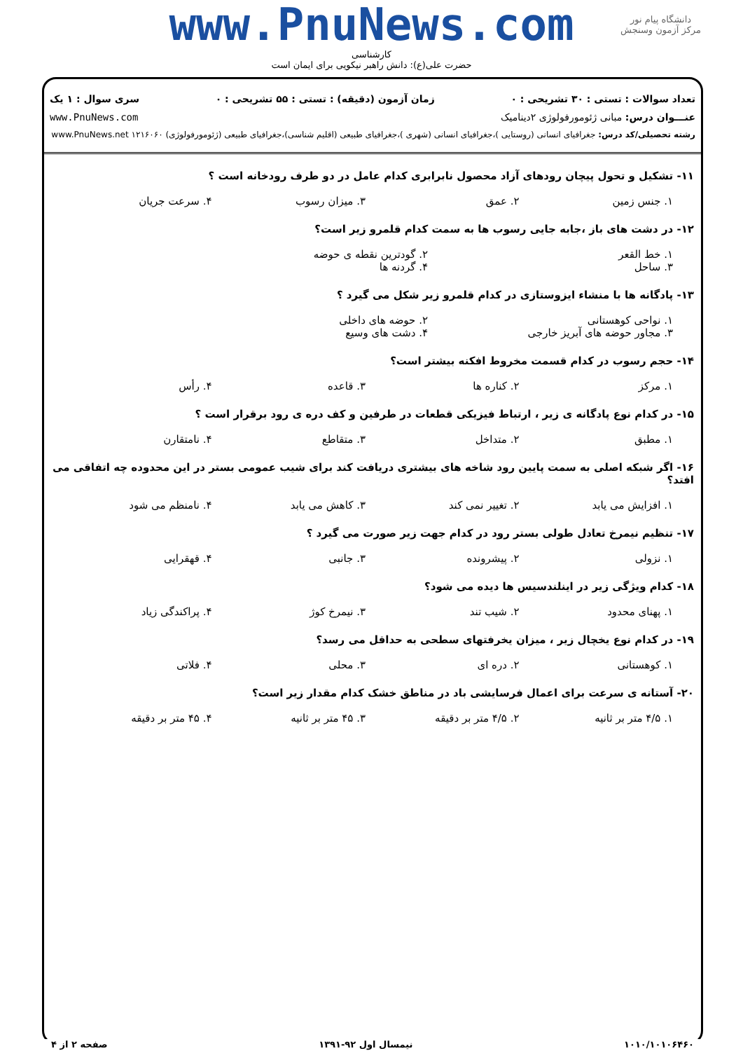دانشگاه پیام نور
مرکز آزمون وسنجش
www.PnuNews.com
کارشناسی
حضرت علی(ع): دانش راهبر نیکویی برای ایمان است
تعداد سوالات : تستی : ۳۰ تشریحی : ۰ زمان آزمون (دقیقه) : تستی : ۵۵ تشریحی : ۰ سری سوال : ۱ یک
عنـــوان درس: مبانی ژئومورفولوژی ۲دینامیک www.PnuNews.com
رشته تحصیلی/کد درس: جغرافیای انسانی (روستایی )،جغرافیای انسانی (شهری )،جغرافیای طبیعی (اقلیم شناسی)،جغرافیای طبیعی (ژئومورفولوژی) ۱۲۱۶۰۶۰ www.PnuNews.net
۱۱- تشکیل و تحول پیچان رودهای آزاد محصول نابرابری کدام عامل در دو طرف رودخانه است ؟
۱. جنس زمین ۲. عمق ۳. میزان رسوب ۴. سرعت جریان
۱۲- در دشت های باز ،جابه جایی رسوب ها به سمت کدام قلمرو زیر است؟
۱. خط القعر ۲. گودترین نقطه ی حوضه ۳. ساحل ۴. گردنه ها
۱۳- پادگانه ها با منشاء ایزوستازی در کدام قلمرو زیر شکل می گیرد ؟
۱. نواحی کوهستانی ۲. حوضه های داخلی ۳. مجاور حوضه های آبریز خارجی ۴. دشت های وسیع
۱۴- حجم رسوب در کدام قسمت مخروط افکنه بیشتر است؟
۱. مرکز ۲. کناره ها ۳. قاعده ۴. رأس
۱۵- در کدام نوع پادگانه ی زیر ، ارتباط فیزیکی قطعات در طرفین و کف دره ی رود برقرار است ؟
۱. مطبق ۲. متداخل ۳. متقاطع ۴. نامتقارن
۱۶- اگر شبکه اصلی به سمت پایین رود شاخه های بیشتری دریافت کند برای شیب عمومی بستر در این محدوده چه اتفاقی می افتد؟
۱. افزایش می یابد ۲. تغییر نمی کند ۳. کاهش می یابد ۴. نامنظم می شود
۱۷- تنظیم نیمرخ تعادل طولی بستر رود در کدام جهت زیر صورت می گیرد ؟
۱. نزولی ۲. پیشرونده ۳. جانبی ۴. قهقرایی
۱۸- کدام ویژگی زیر در اینلندسیس ها دیده می شود؟
۱. پهنای محدود ۲. شیب تند ۳. نیمرخ کوژ ۴. پراکندگی زیاد
۱۹- در کدام نوع یخچال زیر ، میزان یخرفتهای سطحی به حداقل می رسد؟
۱. کوهستانی ۲. دره ای ۳. محلی ۴. فلاتی
۲۰- آستانه ی سرعت برای اعمال فرسایشی باد در مناطق خشک کدام مقدار زیر است؟
۱. ۴/۵ متر بر ثانیه ۲. ۴/۵ متر بر دقیقه ۳. ۴۵ متر بر ثانیه ۴. ۴۵ متر بر دقیقه
۱۰۱۰/۱۰۱۰۶۴۶۰ نیمسال اول ۹۲-۱۳۹۱ صفحه ۲ از ۴